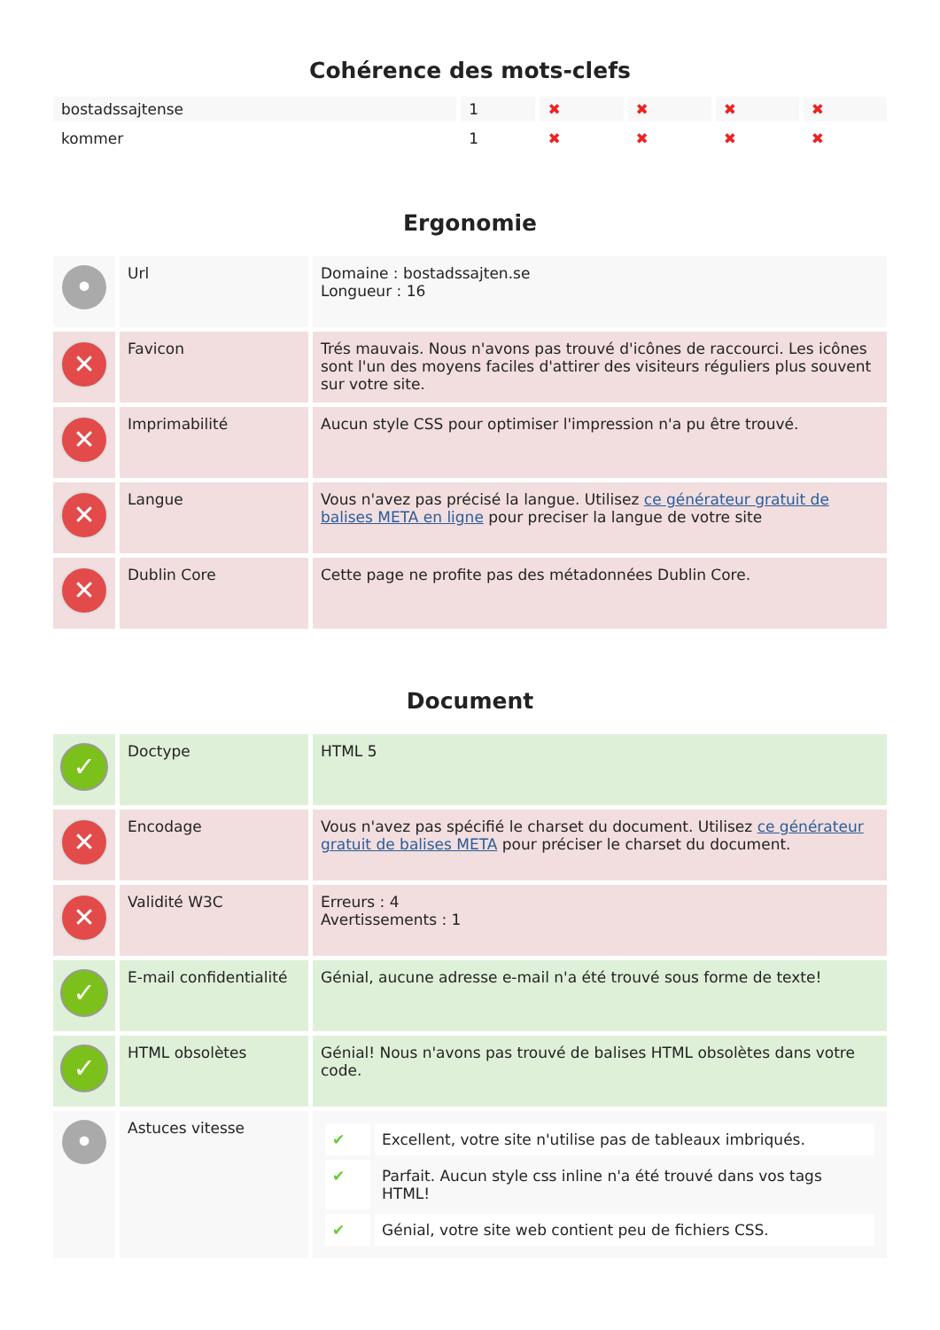Cohérence des mots-clefs
| bostadssajtense | 1 | ✖ | ✖ | ✖ | ✖ |
| kommer | 1 | ✖ | ✖ | ✖ | ✖ |
Ergonomie
| • | Url | Domaine : bostadssajten.se Longueur : 16 |
| ✕ | Favicon | Trés mauvais. Nous n'avons pas trouvé d'icônes de raccourci. Les icônes sont l'un des moyens faciles d'attirer des visiteurs réguliers plus souvent sur votre site. |
| ✕ | Imprimabilité | Aucun style CSS pour optimiser l'impression n'a pu être trouvé. |
| ✕ | Langue | Vous n'avez pas précisé la langue. Utilisez ce générateur gratuit de balises META en ligne pour preciser la langue de votre site |
| ✕ | Dublin Core | Cette page ne profite pas des métadonnées Dublin Core. |
Document
| ✓ | Doctype | HTML 5 |
| ✕ | Encodage | Vous n'avez pas spécifié le charset du document. Utilisez ce générateur gratuit de balises META pour préciser le charset du document. |
| ✕ | Validité W3C | Erreurs : 4 Avertissements : 1 |
| ✓ | E-mail confidentialité | Génial, aucune adresse e-mail n'a été trouvé sous forme de texte! |
| ✓ | HTML obsolètes | Génial! Nous n'avons pas trouvé de balises HTML obsolètes dans votre code. |
| • | Astuces vitesse | / ✔ / Excellent, votre site n'utilise pas de tableaux imbriqués. / / ✔ / Parfait. Aucun style css inline n'a été trouvé dans vos tags HTML! / / ✔ / Génial, votre site web contient peu de fichiers CSS. / |